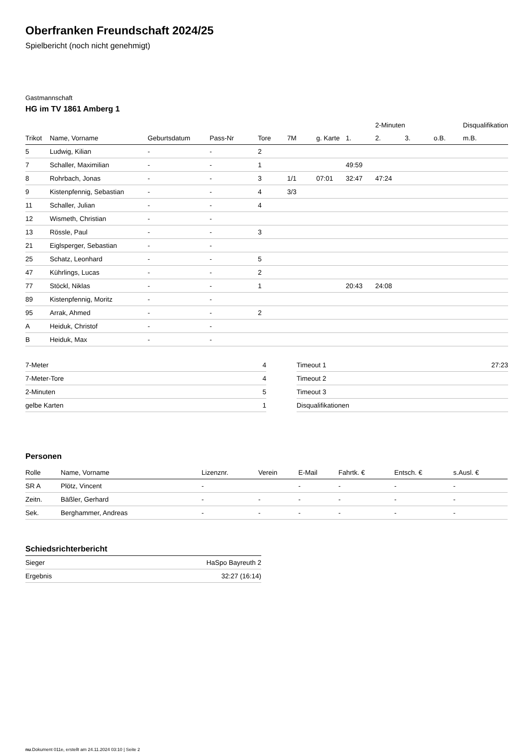Oberfranken Freundschaft 2024/25
Spielbericht (noch nicht genehmigt)
Gastmannschaft
HG im TV 1861 Amberg 1
| | | | | | | | | 2-Minuten | | | Disqualifikation |
| --- | --- | --- | --- | --- | --- | --- | --- | --- | --- | --- | --- |
| Trikot | Name, Vorname | Geburtsdatum | Pass-Nr | Tore | 7M | g. Karte | 1. | 2. | 3. | o.B. | m.B. |
| 5 | Ludwig, Kilian | - | - | 2 | | | | | | | |
| 7 | Schaller, Maximilian | - | - | 1 | | | 49:59 | | | | |
| 8 | Rohrbach, Jonas | - | - | 3 | 1/1 | 07:01 | 32:47 | 47:24 | | | |
| 9 | Kistenpfennig, Sebastian | - | - | 4 | 3/3 | | | | | | |
| 11 | Schaller, Julian | - | - | 4 | | | | | | | |
| 12 | Wismeth, Christian | - | - | | | | | | | | |
| 13 | Rössle, Paul | - | - | 3 | | | | | | | |
| 21 | Eiglsperger, Sebastian | - | - | | | | | | | | |
| 25 | Schatz, Leonhard | - | - | 5 | | | | | | | |
| 47 | Kührlings, Lucas | - | - | 2 | | | | | | | |
| 77 | Stöckl, Niklas | - | - | 1 | | | 20:43 | 24:08 | | | |
| 89 | Kistenpfennig, Moritz | - | - | | | | | | | | |
| 95 | Arrak, Ahmed | - | - | 2 | | | | | | | |
| A | Heiduk, Christof | - | - | | | | | | | | |
| B | Heiduk, Max | - | - | | | | | | | | |
| 7-Meter | 4 |
| 7-Meter-Tore | 4 |
| 2-Minuten | 5 |
| gelbe Karten | 1 |
| Timeout 1 | 27:23 |
| Timeout 2 | |
| Timeout 3 | |
| Disqualifikationen | |
Personen
| Rolle | Name, Vorname | Lizenznr. | Verein | E-Mail | Fahrtk. € | Entsch. € | s.Ausl. € |
| --- | --- | --- | --- | --- | --- | --- | --- |
| SR A | Plötz, Vincent | - | | - | - | - | - |
| Zeitn. | Bäßler, Gerhard | - | - | - | - | - | - |
| Sek. | Berghammer, Andreas | - | - | - | - | - | - |
Schiedsrichterbericht
| Sieger | HaSpo Bayreuth 2 |
| Ergebnis | 32:27 (16:14) |
nu.Dokument 011e, erstellt am 24.11.2024 03:10 | Seite 2